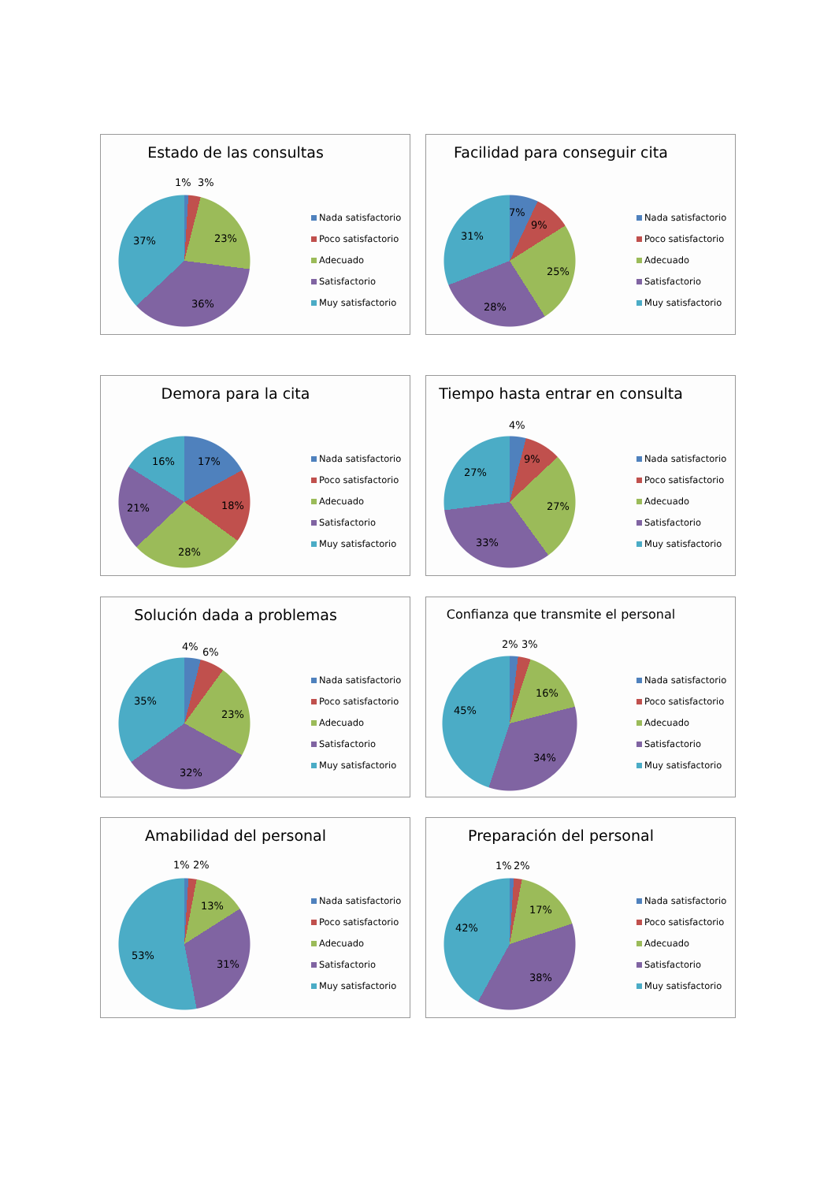Estado de las consultas
1%
3%
23%
36%
37%
Nada satisfactorio
Poco satisfactorio
Adecuado
Satisfactorio
Muy satisfactorio
Facilidad para conseguir cita
7%
9%
25%
28%
31%
Nada satisfactorio
Poco satisfactorio
Adecuado
Satisfactorio
Muy satisfactorio
Demora para la cita
17%
18%
28%
21%
16%
Nada satisfactorio
Poco satisfactorio
Adecuado
Satisfactorio
Muy satisfactorio
Tiempo hasta entrar en consulta
4%
9%
27%
33%
27%
Nada satisfactorio
Poco satisfactorio
Adecuado
Satisfactorio
Muy satisfactorio
Solución dada a problemas
4%
6%
23%
32%
35%
Nada satisfactorio
Poco satisfactorio
Adecuado
Satisfactorio
Muy satisfactorio
Confianza que transmite el personal
2%
3%
16%
34%
45%
Nada satisfactorio
Poco satisfactorio
Adecuado
Satisfactorio
Muy satisfactorio
Amabilidad del personal
1%
2%
13%
31%
53%
Nada satisfactorio
Poco satisfactorio
Adecuado
Satisfactorio
Muy satisfactorio
Preparación del personal
1%
2%
17%
38%
42%
Nada satisfactorio
Poco satisfactorio
Adecuado
Satisfactorio
Muy satisfactorio